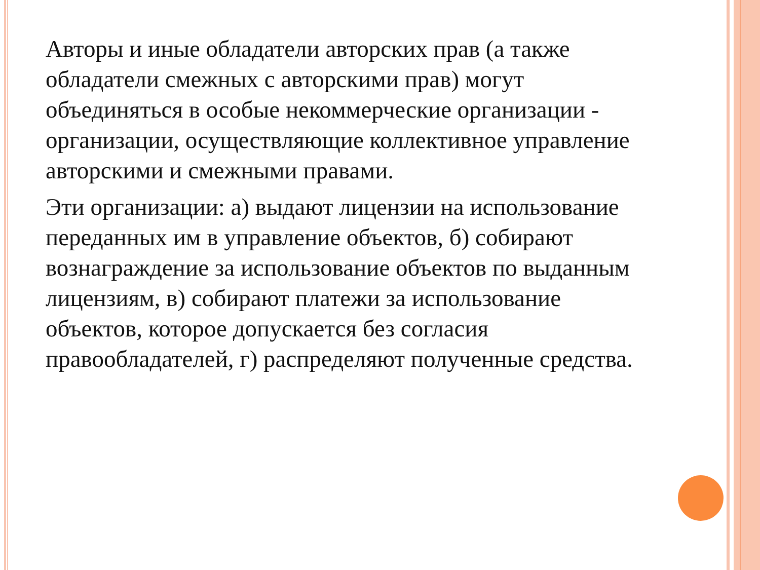Авторы и иные обладатели авторских прав (а также обладатели смежных с авторскими прав) могут объединяться в особые некоммерческие организации - организации, осуществляющие коллективное управление авторскими и смежными правами.
Эти организации: а) выдают лицензии на использование переданных им в управление объектов, б) собирают вознаграждение за использование объектов по выданным лицензиям, в) собирают платежи за использование объектов, которое допускается без согласия правообладателей, г) распределяют полученные средства.